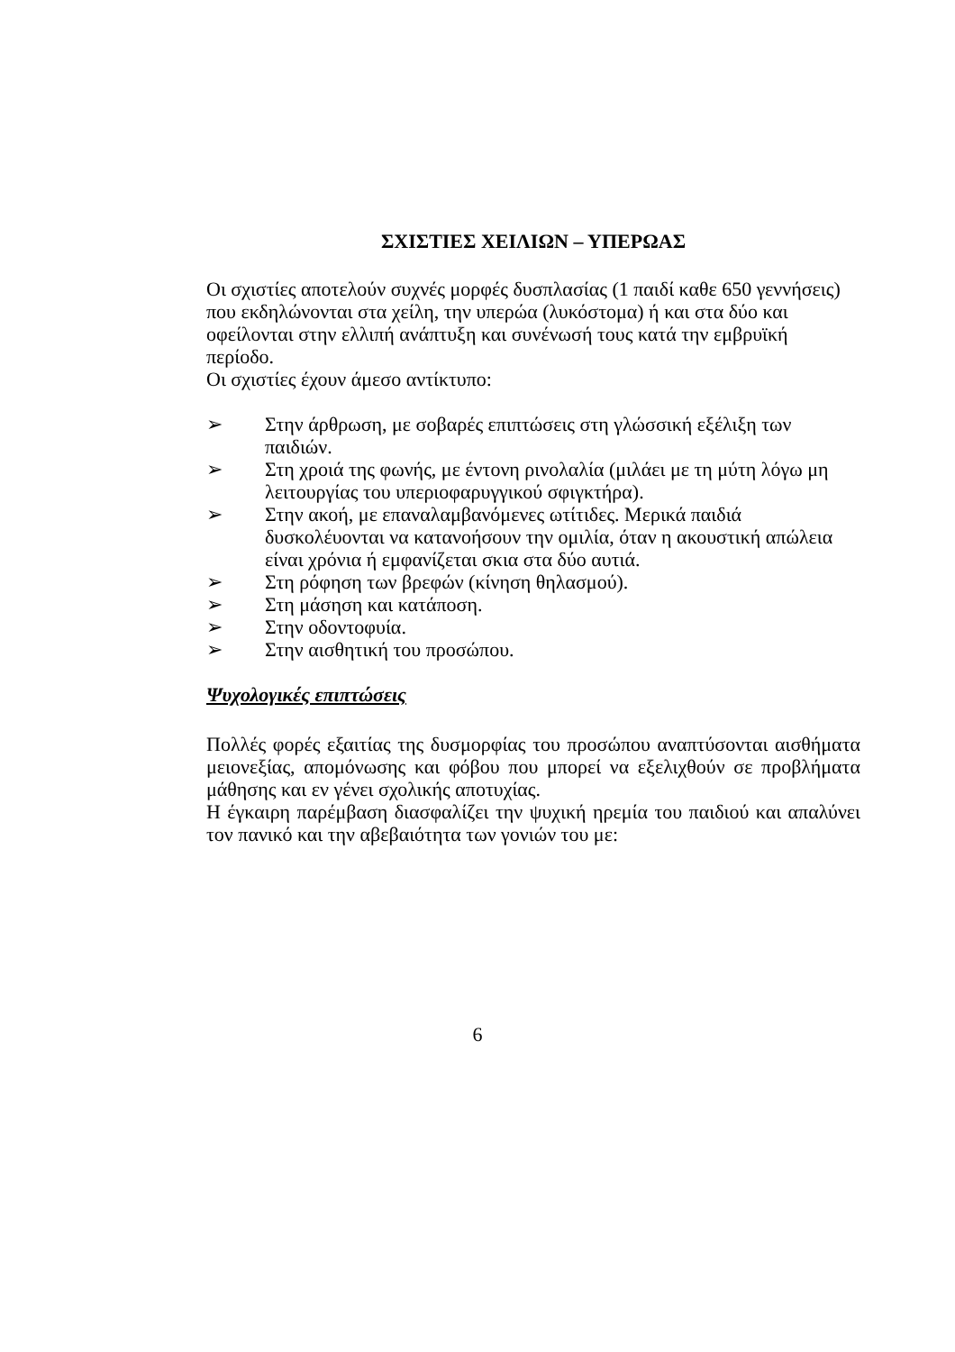ΣΧΙΣΤΙΕΣ ΧΕΙΛΙΩΝ – ΥΠΕΡΩΑΣ
Οι σχιστίες αποτελούν συχνές μορφές δυσπλασίας (1 παιδί καθε 650 γεννήσεις) που εκδηλώνονται στα χείλη, την υπερώα (λυκόστομα) ή και στα δύο και οφείλονται στην ελλιπή ανάπτυξη και συνένωσή τους κατά την εμβρυϊκή περίοδο.
Οι σχιστίες έχουν άμεσο αντίκτυπο:
➢ Στην άρθρωση, με σοβαρές επιπτώσεις στη γλώσσική εξέλιξη των παιδιών.
➢ Στη χροιά της φωνής, με έντονη ρινολαλία (μιλάει με τη μύτη λόγω μη λειτουργίας του υπεριοφαρυγγικού σφιγκτήρα).
➢ Στην ακοή, με επαναλαμβανόμενες ωτίτιδες. Μερικά παιδιά δυσκολέυονται να κατανοήσουν την ομιλία, όταν η ακουστική απώλεια είναι χρόνια ή εμφανίζεται σκια στα δύο αυτιά.
➢ Στη ρόφηση των βρεφών (κίνηση θηλασμού).
➢ Στη μάσηση και κατάποση.
➢ Στην οδοντοφυία.
➢ Στην αισθητική του προσώπου.
Ψυχολογικές επιπτώσεις
Πολλές φορές εξαιτίας της δυσμορφίας του προσώπου αναπτύσονται αισθήματα μειονεξίας, απομόνωσης και φόβου που μπορεί να εξελιχθούν σε προβλήματα μάθησης και εν γένει σχολικής αποτυχίας.
Η έγκαιρη παρέμβαση διασφαλίζει την ψυχική ηρεμία του παιδιού και απαλύνει τον πανικό και την αβεβαιότητα των γονιών του με:
6